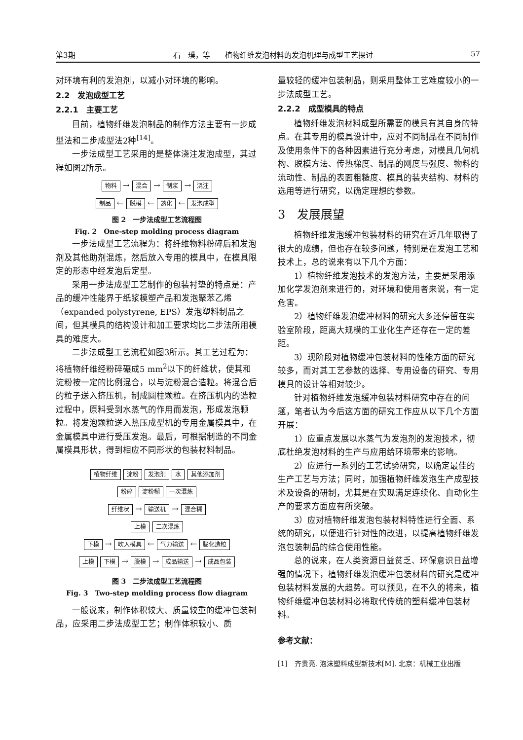第3期 石　璞，等　　植物纤维发泡材料的发泡机理与成型工艺探讨 57
对环境有利的发泡剂，以减小对环境的影响。
2.2　发泡成型工艺
2.2.1　主要工艺
目前，植物纤维发泡制品的制作方法主要有一步成型法和二步成型法2种<sup>[14]</sup>。
一步法成型工艺采用的是整体浇注发泡成型，其过程如图2所示。
物料 → 混合 → 制浆 → 浇注
制品 ← 脱模 ← 熟化 ← 发泡成型
图 2　一步法成型工艺流程图
Fig. 2　One-step molding process diagram
一步法成型工艺流程为：将纤维物料粉碎后和发泡剂及其他助剂混炼，然后放入专用的模具中，在模具限定的形态中经发泡后定型。
采用一步法成型工艺制作的包装衬垫的特点是：产品的缓冲性能界于纸浆模塑产品和发泡聚苯乙烯（expanded polystyrene, EPS）发泡塑料制品之间，但其模具的结构设计和加工要求均比二步法所用模具的难度大。
二步法成型工艺流程如图3所示。其工艺过程为：将植物纤维经粉碎碾成5 mm<sup>2</sup>以下的纤维状，使其和淀粉按一定的比例混合，以与淀粉混合造粒。将混合后的粒子送入挤压机，制成圆柱颗粒。在挤压机内的造粒过程中，原料受到水蒸气的作用而发泡，形成发泡颗粒。将发泡颗粒送入热压成型机的专用金属模具中，在金属模具中进行受压发泡。最后，可根据制造的不同金属模具形状，得到相应不同形状的包装材料制品。
植物纤维 淀粉 发泡剂 水 其他添加剂
粉碎 淀粉糊 一次混炼
纤维状 → 输送机 → 混合糊
上模 二次混炼
下模 → 吹入模具 ← 气力输送 ← 膨化造粒
上模 下模 → 脱模 → 成品输送 → 成品包装
图 3　二步法成型工艺流程图
Fig. 3　Two-step molding process flow diagram
一般说来，制作体积较大、质量较重的缓冲包装制品，应采用二步法成型工艺；制作体积较小、质
量较轻的缓冲包装制品，则采用整体工艺难度较小的一步法成型工艺。
2.2.2　成型模具的特点
植物纤维发泡材料成型所需要的模具有其自身的特点。在其专用的模具设计中，应对不同制品在不同制作及使用条件下的各种因素进行充分考虑，对模具几何机构、脱模方法、传热梯度、制品的刚度与强度、物料的流动性、制品的表面粗糙度、模具的装夹结构、材料的选用等进行研究，以确定理想的参数。
3　发展展望
植物纤维发泡缓冲包装材料的研究在近几年取得了很大的成绩，但也存在较多问题，特别是在发泡工艺和技术上，总的说来有以下几个方面：
1）植物纤维发泡技术的发泡方法，主要是采用添加化学发泡剂来进行的，对环境和使用者来说，有一定危害。
2）植物纤维发泡缓冲材料的研究大多还停留在实验室阶段，距离大规模的工业化生产还存在一定的差距。
3）现阶段对植物缓冲包装材料的性能方面的研究较多，而对其工艺参数的选择、专用设备的研究、专用模具的设计等相对较少。
针对植物纤维发泡缓冲包装材料研究中存在的问题，笔者认为今后这方面的研究工作应从以下几个方面开展：
1）应重点发展以水蒸气为发泡剂的发泡技术，彻底杜绝发泡材料的生产与应用给环境带来的影响。
2）应进行一系列的工艺试验研究，以确定最佳的生产工艺与方法；同时，加强植物纤维发泡生产成型技术及设备的研制，尤其是在实现满足连续化、自动化生产的要求方面应有所突破。
3）应对植物纤维发泡包装材料特性进行全面、系统的研究，以便进行针对性的改进，以提高植物纤维发泡包装制品的综合使用性能。
总的说来，在人类资源日益贫乏、环保意识日益增强的情况下，植物纤维发泡缓冲包装材料的研究是缓冲包装材料发展的大趋势。可以预见，在不久的将来，植物纤维缓冲包装材料必将取代传统的塑料缓冲包装材料。
参考文献：
[1]　齐贵亮. 泡沫塑料成型新技术[M]. 北京：机械工业出版